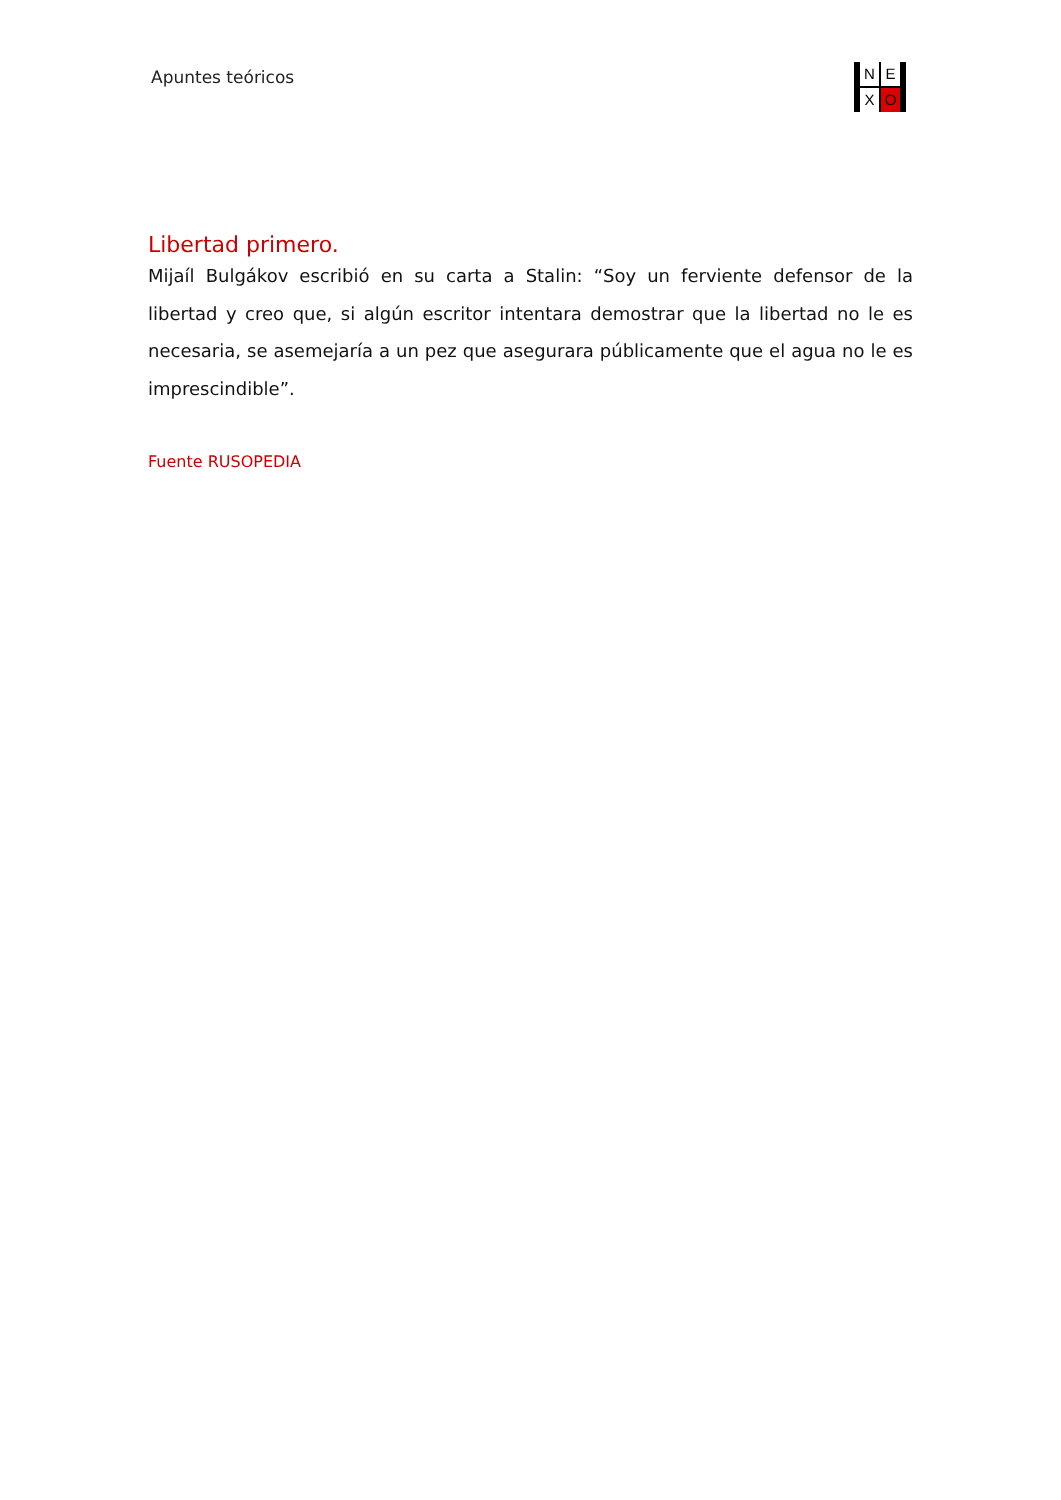Apuntes teóricos
N E X O
Libertad primero.
Mijaíl Bulgákov escribió en su carta a Stalin: “Soy un ferviente defensor de la libertad y creo que, si algún escritor intentara demostrar que la libertad no le es necesaria, se asemejaría a un pez que asegurara públicamente que el agua no le es imprescindible”.
Fuente RUSOPEDIA